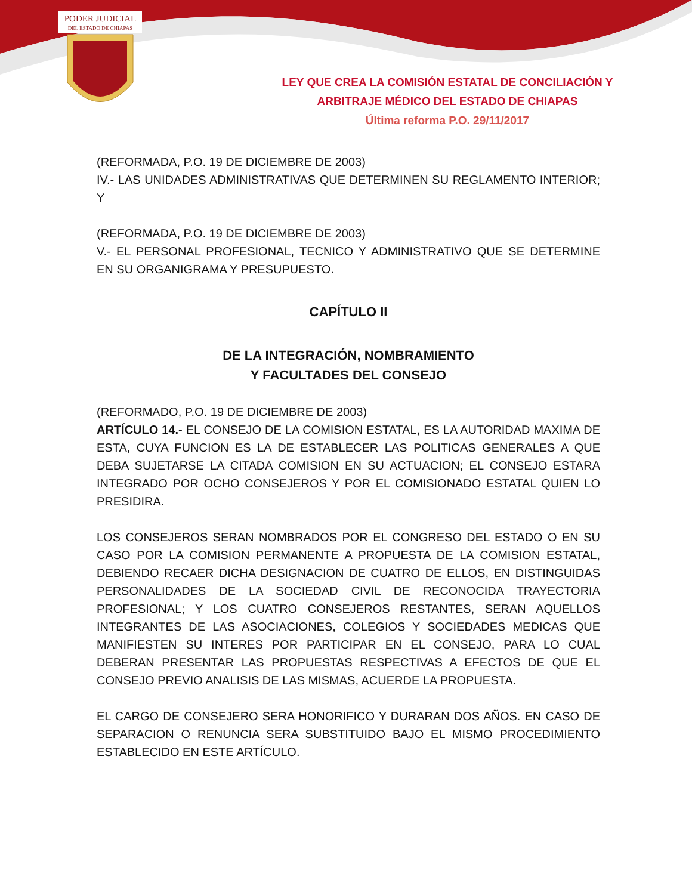PODER JUDICIAL
DEL ESTADO DE CHIAPAS
LEY QUE CREA LA COMISIÓN ESTATAL DE CONCILIACIÓN Y
ARBITRAJE MÉDICO DEL ESTADO DE CHIAPAS
Última reforma P.O. 29/11/2017
(REFORMADA, P.O. 19 DE DICIEMBRE DE 2003)
IV.- LAS UNIDADES ADMINISTRATIVAS QUE DETERMINEN SU REGLAMENTO INTERIOR; Y
(REFORMADA, P.O. 19 DE DICIEMBRE DE 2003)
V.- EL PERSONAL PROFESIONAL, TECNICO Y ADMINISTRATIVO QUE SE DETERMINE EN SU ORGANIGRAMA Y PRESUPUESTO.
CAPÍTULO II
DE LA INTEGRACIÓN, NOMBRAMIENTO
Y FACULTADES DEL CONSEJO
(REFORMADO, P.O. 19 DE DICIEMBRE DE 2003)
ARTÍCULO 14.- EL CONSEJO DE LA COMISION ESTATAL, ES LA AUTORIDAD MAXIMA DE ESTA, CUYA FUNCION ES LA DE ESTABLECER LAS POLITICAS GENERALES A QUE DEBA SUJETARSE LA CITADA COMISION EN SU ACTUACION; EL CONSEJO ESTARA INTEGRADO POR OCHO CONSEJEROS Y POR EL COMISIONADO ESTATAL QUIEN LO PRESIDIRA.
LOS CONSEJEROS SERAN NOMBRADOS POR EL CONGRESO DEL ESTADO O EN SU CASO POR LA COMISION PERMANENTE A PROPUESTA DE LA COMISION ESTATAL, DEBIENDO RECAER DICHA DESIGNACION DE CUATRO DE ELLOS, EN DISTINGUIDAS PERSONALIDADES DE LA SOCIEDAD CIVIL DE RECONOCIDA TRAYECTORIA PROFESIONAL; Y LOS CUATRO CONSEJEROS RESTANTES, SERAN AQUELLOS INTEGRANTES DE LAS ASOCIACIONES, COLEGIOS Y SOCIEDADES MEDICAS QUE MANIFIESTEN SU INTERES POR PARTICIPAR EN EL CONSEJO, PARA LO CUAL DEBERAN PRESENTAR LAS PROPUESTAS RESPECTIVAS A EFECTOS DE QUE EL CONSEJO PREVIO ANALISIS DE LAS MISMAS, ACUERDE LA PROPUESTA.
EL CARGO DE CONSEJERO SERA HONORIFICO Y DURARAN DOS AÑOS. EN CASO DE SEPARACION O RENUNCIA SERA SUBSTITUIDO BAJO EL MISMO PROCEDIMIENTO ESTABLECIDO EN ESTE ARTÍCULO.